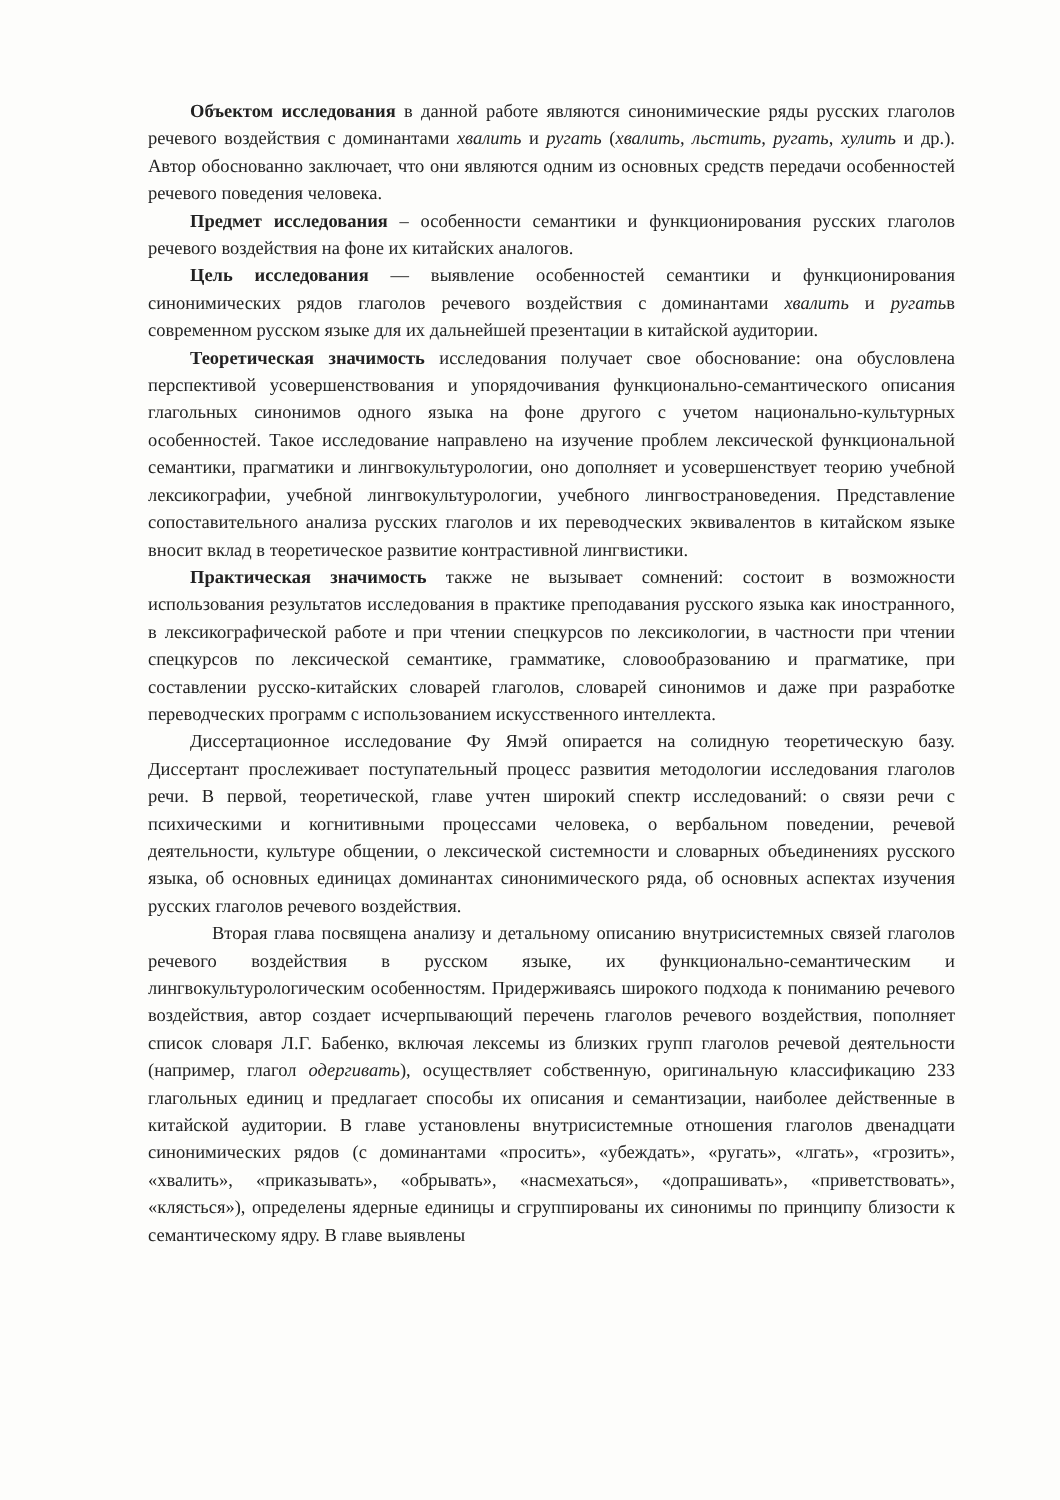Объектом исследования в данной работе являются синонимические ряды русских глаголов речевого воздействия с доминантами хвалить и ругать (хвалить, льстить, ругать, хулить и др.). Автор обоснованно заключает, что они являются одним из основных средств передачи особенностей речевого поведения человека.
Предмет исследования – особенности семантики и функционирования русских глаголов речевого воздействия на фоне их китайских аналогов.
Цель исследования — выявление особенностей семантики и функционирования синонимических рядов глаголов речевого воздействия с доминантами хвалить и ругатьв современном русском языке для их дальнейшей презентации в китайской аудитории.
Теоретическая значимость исследования получает свое обоснование: она обусловлена перспективой усовершенствования и упорядочивания функционально-семантического описания глагольных синонимов одного языка на фоне другого с учетом национально-культурных особенностей. Такое исследование направлено на изучение проблем лексической функциональной семантики, прагматики и лингвокультурологии, оно дополняет и усовершенствует теорию учебной лексикографии, учебной лингвокультурологии, учебного лингвострановедения. Представление сопоставительного анализа русских глаголов и их переводческих эквивалентов в китайском языке вносит вклад в теоретическое развитие контрастивной лингвистики.
Практическая значимость также не вызывает сомнений: состоит в возможности использования результатов исследования в практике преподавания русского языка как иностранного, в лексикографической работе и при чтении спецкурсов по лексикологии, в частности при чтении спецкурсов по лексической семантике, грамматике, словообразованию и прагматике, при составлении русско-китайских словарей глаголов, словарей синонимов и даже при разработке переводческих программ с использованием искусственного интеллекта.
Диссертационное исследование Фу Ямэй опирается на солидную теоретическую базу. Диссертант прослеживает поступательный процесс развития методологии исследования глаголов речи. В первой, теоретической, главе учтен широкий спектр исследований: о связи речи с психическими и когнитивными процессами человека, о вербальном поведении, речевой деятельности, культуре общении, о лексической системности и словарных объединениях русского языка, об основных единицах доминантах синонимического ряда, об основных аспектах изучения русских глаголов речевого воздействия.
Вторая глава посвящена анализу и детальному описанию внутрисистемных связей глаголов речевого воздействия в русском языке, их функционально-семантическим и лингвокультурологическим особенностям. Придерживаясь широкого подхода к пониманию речевого воздействия, автор создает исчерпывающий перечень глаголов речевого воздействия, пополняет список словаря Л.Г. Бабенко, включая лексемы из близких групп глаголов речевой деятельности (например, глагол одергивать), осуществляет собственную, оригинальную классификацию 233 глагольных единиц и предлагает способы их описания и семантизации, наиболее действенные в китайской аудитории. В главе установлены внутрисистемные отношения глаголов двенадцати синонимических рядов (с доминантами «просить», «убеждать», «ругать», «лгать», «грозить», «хвалить», «приказывать», «обрывать», «насмехаться», «допрашивать», «приветствовать», «клясться»), определены ядерные единицы и сгруппированы их синонимы по принципу близости к семантическому ядру. В главе выявлены